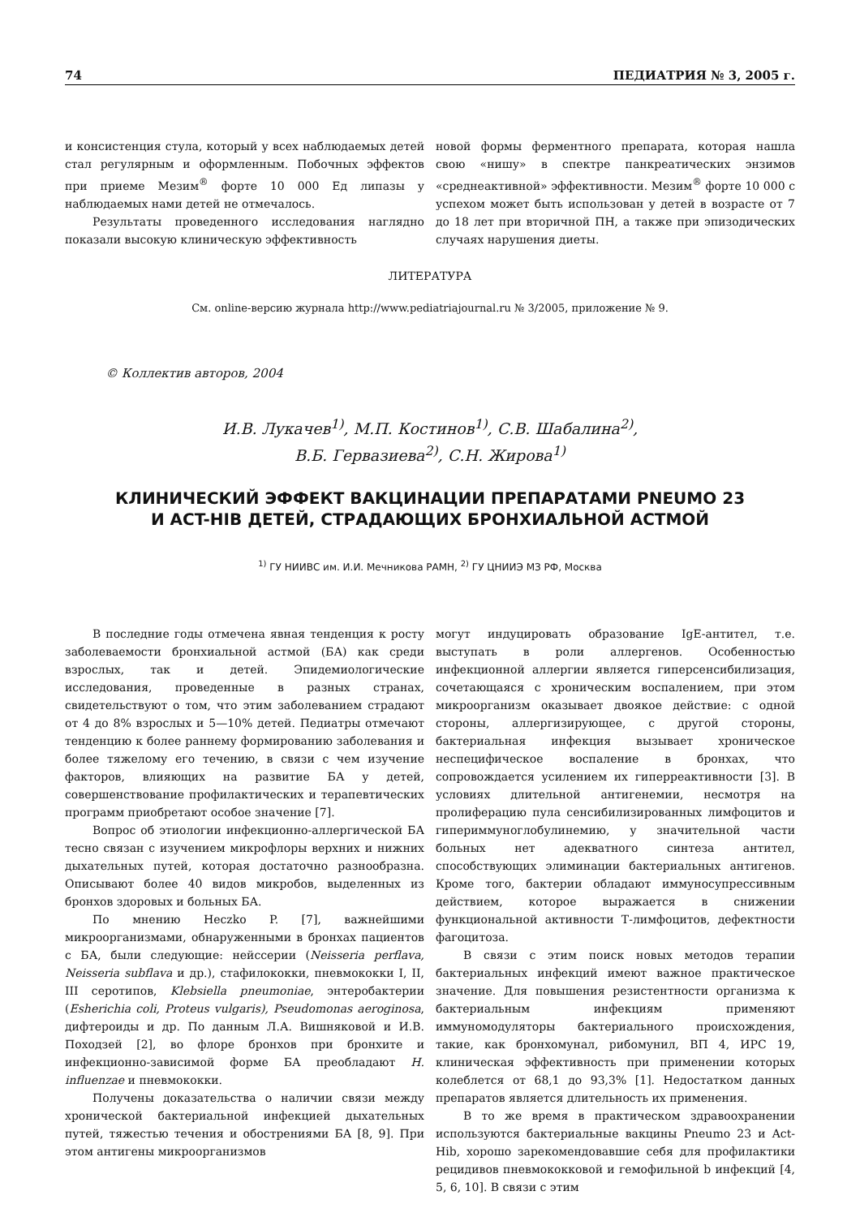74 ПЕДИАТРИЯ № 3, 2005 г.
и консистенция стула, который у всех наблюдаемых детей стал регулярным и оформленным. Побочных эффектов при приеме Мезим<sup>®</sup> форте 10 000 Ед липазы у наблюдаемых нами детей не отмечалось.
Результаты проведенного исследования наглядно показали высокую клиническую эффективность
новой формы ферментного препарата, которая нашла свою «нишу» в спектре панкреатических энзимов «среднеактивной» эффективности. Мезим<sup>®</sup> форте 10 000 с успехом может быть использован у детей в возрасте от 7 до 18 лет при вторичной ПН, а также при эпизодических случаях нарушения диеты.
ЛИТЕРАТУРА
См. online-версию журнала http://www.pediatriajournal.ru № 3/2005, приложение № 9.
© Коллектив авторов, 2004
И.В. Лукачев<sup>1)</sup>, М.П. Костинов<sup>1)</sup>, С.В. Шабалина<sup>2)</sup>,
В.Б. Гервазиева<sup>2)</sup>, С.Н. Жирова<sup>1)</sup>
КЛИНИЧЕСКИЙ ЭФФЕКТ ВАКЦИНАЦИИ ПРЕПАРАТАМИ PNEUMO 23
И ACT-HIB ДЕТЕЙ, СТРАДАЮЩИХ БРОНХИАЛЬНОЙ АСТМОЙ
<sup>1)</sup> ГУ НИИВС им. И.И. Мечникова РАМН, <sup>2)</sup> ГУ ЦНИИЭ МЗ РФ, Москва
В последние годы отмечена явная тенденция к росту заболеваемости бронхиальной астмой (БА) как среди взрослых, так и детей. Эпидемиологические исследования, проведенные в разных странах, свидетельствуют о том, что этим заболеванием страдают от 4 до 8% взрослых и 5—10% детей. Педиатры отмечают тенденцию к более раннему формированию заболевания и более тяжелому его течению, в связи с чем изучение факторов, влияющих на развитие БА у детей, совершенствование профилактических и терапевтических программ приобретают особое значение [7].
Вопрос об этиологии инфекционно-аллергической БА тесно связан с изучением микрофлоры верхних и нижних дыхательных путей, которая достаточно разнообразна. Описывают более 40 видов микробов, выделенных из бронхов здоровых и больных БА.
По мнению Heczko P. [7], важнейшими микроорганизмами, обнаруженными в бронхах пациентов с БА, были следующие: нейссерии (Neisseria perflava, Neisseria subflava и др.), стафилококки, пневмококки I, II, III серотипов, Klebsiella pneumoniae, энтеробактерии (Esherichia coli, Proteus vulgaris), Pseudomonas aeroginosa, дифтероиды и др. По данным Л.А. Вишняковой и И.В. Походзей [2], во флоре бронхов при бронхите и инфекционно-зависимой форме БА преобладают H. influenzae и пневмококки.
Получены доказательства о наличии связи между хронической бактериальной инфекцией дыхательных путей, тяжестью течения и обострениями БА [8, 9]. При этом антигены микроорганизмов
могут индуцировать образование IgE-антител, т.е. выступать в роли аллергенов. Особенностью инфекционной аллергии является гиперсенсибилизация, сочетающаяся с хроническим воспалением, при этом микроорганизм оказывает двоякое действие: с одной стороны, аллергизирующее, с другой стороны, бактериальная инфекция вызывает хроническое неспецифическое воспаление в бронхах, что сопровождается усилением их гиперреактивности [3]. В условиях длительной антигенемии, несмотря на пролиферацию пула сенсибилизированных лимфоцитов и гипериммуноглобулинемию, у значительной части больных нет адекватного синтеза антител, способствующих элиминации бактериальных антигенов. Кроме того, бактерии обладают иммуносупрессивным действием, которое выражается в снижении функциональной активности Т-лимфоцитов, дефектности фагоцитоза.
В связи с этим поиск новых методов терапии бактериальных инфекций имеют важное практическое значение. Для повышения резистентности организма к бактериальным инфекциям применяют иммуномодуляторы бактериального происхождения, такие, как бронхомунал, рибомунил, ВП 4, ИРС 19, клиническая эффективность при применении которых колеблется от 68,1 до 93,3% [1]. Недостатком данных препаратов является длительность их применения.
В то же время в практическом здравоохранении используются бактериальные вакцины Pneumo 23 и Act-Hib, хорошо зарекомендовавшие себя для профилактики рецидивов пневмококковой и гемофильной b инфекций [4, 5, 6, 10]. В связи с этим